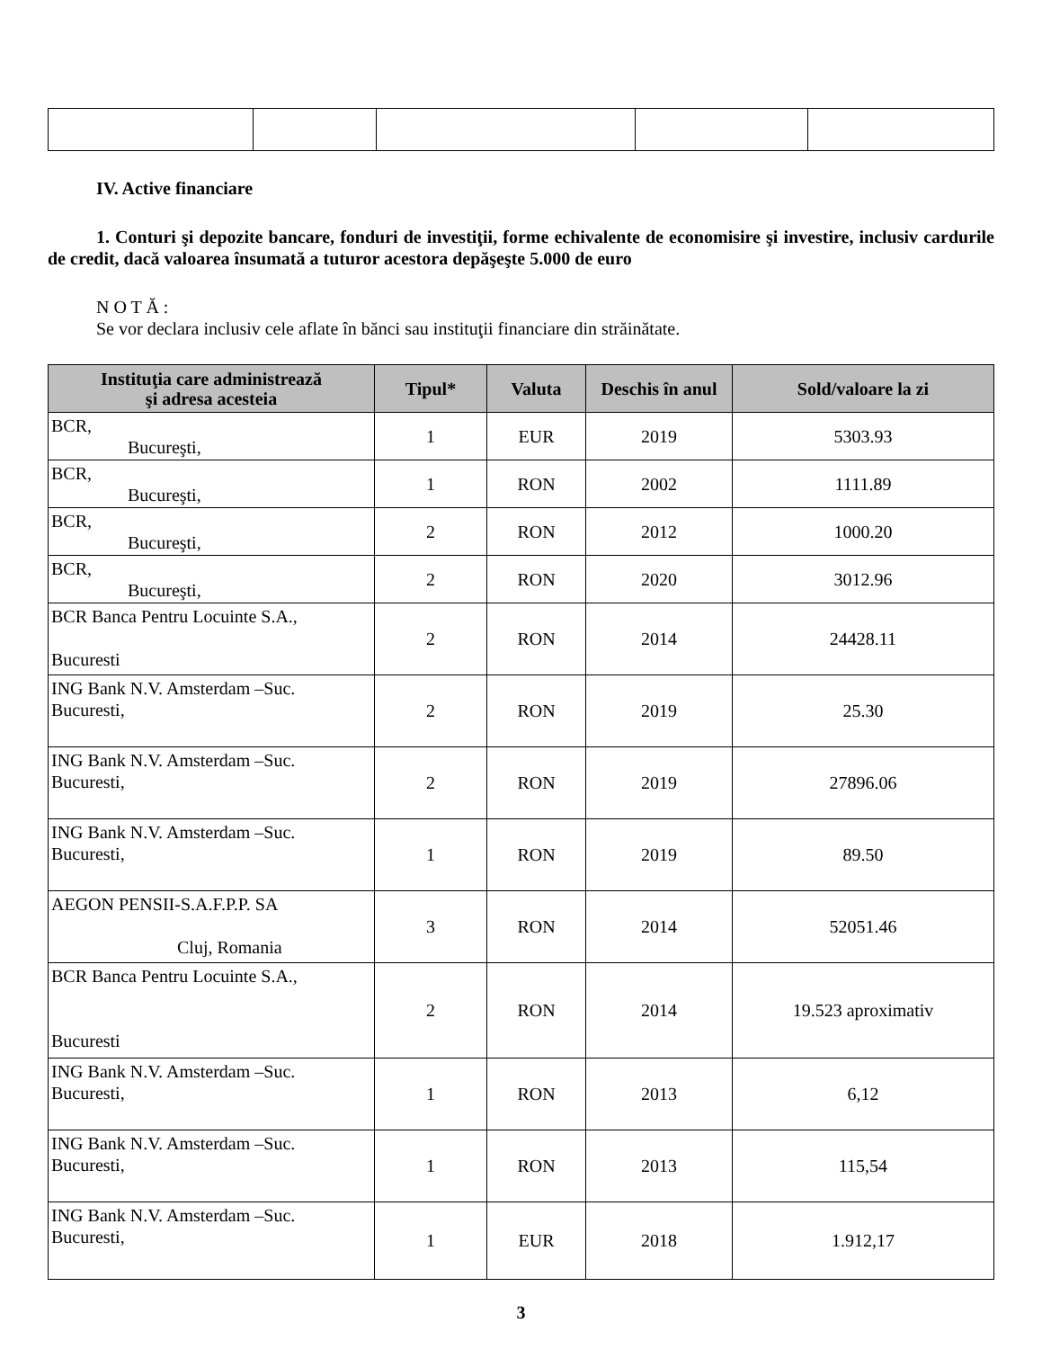IV. Active financiare
1. Conturi şi depozite bancare, fonduri de investiţii, forme echivalente de economisire şi investire, inclusiv cardurile de credit, dacă valoarea însumată a tuturor acestora depăşeşte 5.000 de euro
N O T Ă :
Se vor declara inclusiv cele aflate în bănci sau instituţii financiare din străinătate.
| Instituţia care administrează şi adresa acesteia | Tipul* | Valuta | Deschis în anul | Sold/valoare la zi |
| --- | --- | --- | --- | --- |
| BCR, Bucureşti, | 1 | EUR | 2019 | 5303.93 |
| BCR, Bucureşti, | 1 | RON | 2002 | 1111.89 |
| BCR, Bucureşti, | 2 | RON | 2012 | 1000.20 |
| BCR, Bucureşti, | 2 | RON | 2020 | 3012.96 |
| BCR Banca Pentru Locuinte S.A., Bucuresti | 2 | RON | 2014 | 24428.11 |
| ING Bank N.V. Amsterdam –Suc. Bucuresti, | 2 | RON | 2019 | 25.30 |
| ING Bank N.V. Amsterdam –Suc. Bucuresti, | 2 | RON | 2019 | 27896.06 |
| ING Bank N.V. Amsterdam –Suc. Bucuresti, | 1 | RON | 2019 | 89.50 |
| AEGON PENSII-S.A.F.P.P. SA Cluj, Romania | 3 | RON | 2014 | 52051.46 |
| BCR Banca Pentru Locuinte S.A., Bucuresti | 2 | RON | 2014 | 19.523 aproximativ |
| ING Bank N.V. Amsterdam –Suc. Bucuresti, | 1 | RON | 2013 | 6,12 |
| ING Bank N.V. Amsterdam –Suc. Bucuresti, | 1 | RON | 2013 | 115,54 |
| ING Bank N.V. Amsterdam –Suc. Bucuresti, | 1 | EUR | 2018 | 1.912,17 |
3